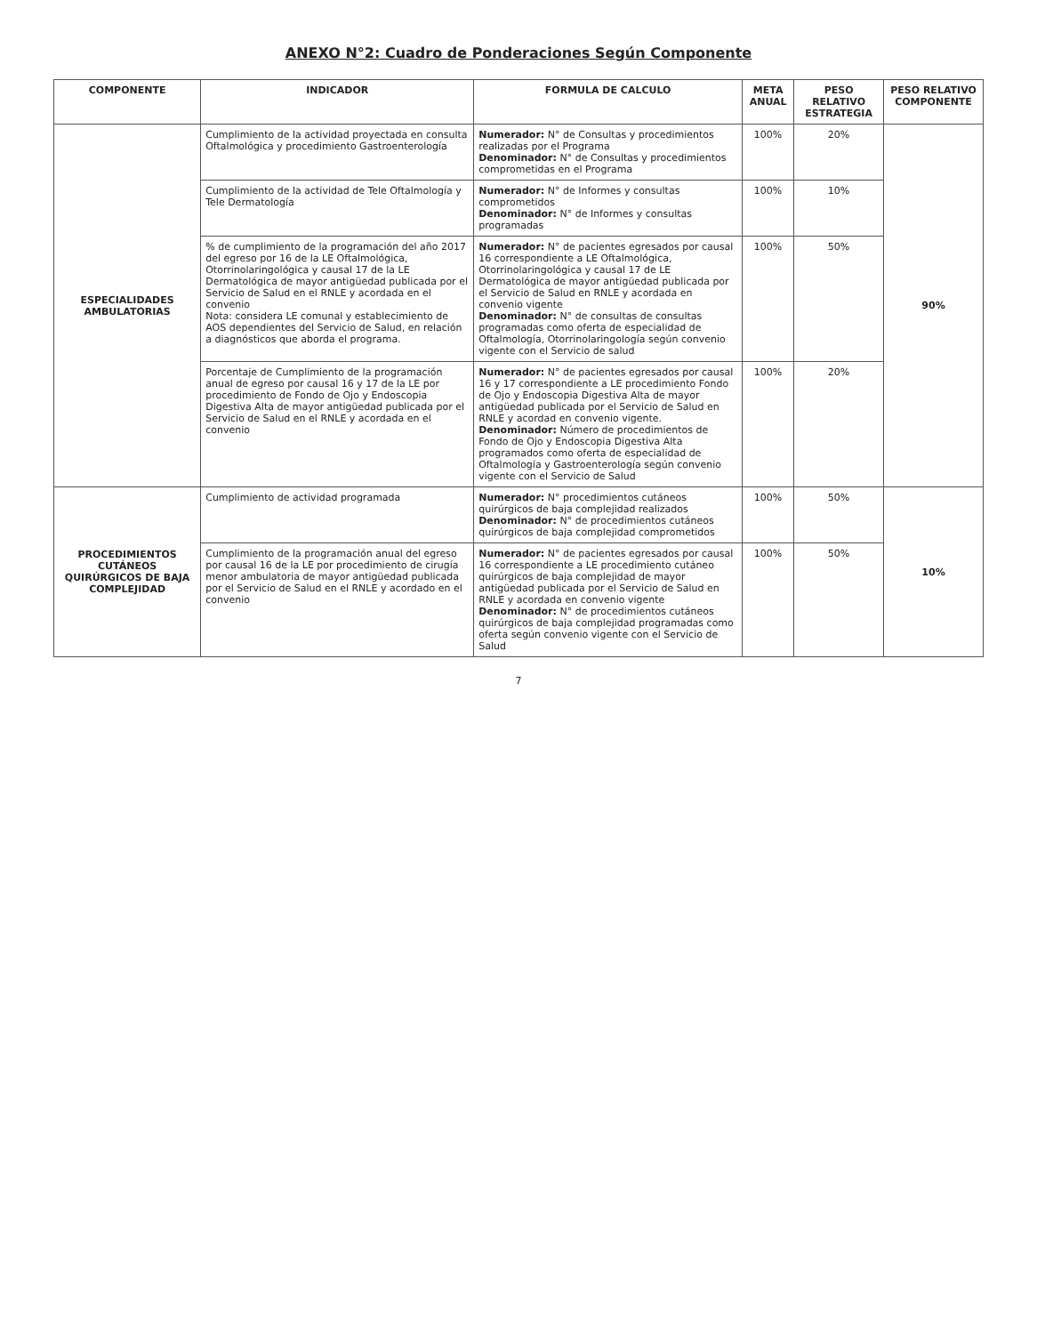ANEXO N°2: Cuadro de Ponderaciones Según Componente
| COMPONENTE | INDICADOR | FORMULA DE CALCULO | META ANUAL | PESO RELATIVO ESTRATEGIA | PESO RELATIVO COMPONENTE |
| --- | --- | --- | --- | --- | --- |
| ESPECIALIDADES AMBULATORIAS | Cumplimiento de la actividad proyectada en consulta Oftalmológica y procedimiento Gastroenterología | Numerador: N° de Consultas y procedimientos realizadas por el Programa Denominador: N° de Consultas y procedimientos comprometidas en el Programa | 100% | 20% | 90% |
| | Cumplimiento de la actividad de Tele Oftalmología y Tele Dermatología | Numerador: N° de Informes y consultas comprometidos Denominador: N° de Informes y consultas programadas | 100% | 10% | |
| | % de cumplimiento de la programación del año 2017 del egreso por 16 de la LE Oftalmológica, Otorrinolaringológica y causal 17 de la LE Dermatológica de mayor antigüedad publicada por el Servicio de Salud en el RNLE y acordada en el convenio Nota: considera LE comunal y establecimiento de AOS dependientes del Servicio de Salud, en relación a diagnósticos que aborda el programa. | Numerador: N° de pacientes egresados por causal 16 correspondiente a LE Oftalmológica, Otorrinolaringológica y causal 17 de LE Dermatológica de mayor antigüedad publicada por el Servicio de Salud en RNLE y acordada en convenio vigente Denominador: N° de consultas de consultas programadas como oferta de especialidad de Oftalmología, Otorrinolaringología según convenio vigente con el Servicio de salud | 100% | 50% | |
| | Porcentaje de Cumplimiento de la programación anual de egreso por causal 16 y 17 de la LE por procedimiento de Fondo de Ojo y Endoscopia Digestiva Alta de mayor antigüedad publicada por el Servicio de Salud en el RNLE y acordada en el convenio | Numerador: N° de pacientes egresados por causal 16 y 17 correspondiente a LE procedimiento Fondo de Ojo y Endoscopia Digestiva Alta de mayor antigüedad publicada por el Servicio de Salud en RNLE y acordad en convenio vigente. Denominador: Número de procedimientos de Fondo de Ojo y Endoscopia Digestiva Alta programados como oferta de especialidad de Oftalmología y Gastroenterología según convenio vigente con el Servicio de Salud | 100% | 20% | |
| PROCEDIMIENTOS CUTÁNEOS QUIRÚRGICOS DE BAJA COMPLEJIDAD | Cumplimiento de actividad programada | Numerador: N° procedimientos cutáneos quirúrgicos de baja complejidad realizados Denominador: N° de procedimientos cutáneos quirúrgicos de baja complejidad comprometidos | 100% | 50% | 10% |
| | Cumplimiento de la programación anual del egreso por causal 16 de la LE por procedimiento de cirugía menor ambulatoria de mayor antigüedad publicada por el Servicio de Salud en el RNLE y acordado en el convenio | Numerador: N° de pacientes egresados por causal 16 correspondiente a LE procedimiento cutáneo quirúrgicos de baja complejidad de mayor antigüedad publicada por el Servicio de Salud en RNLE y acordada en convenio vigente Denominador: N° de procedimientos cutáneos quirúrgicos de baja complejidad programadas como oferta según convenio vigente con el Servicio de Salud | 100% | 50% | |
7